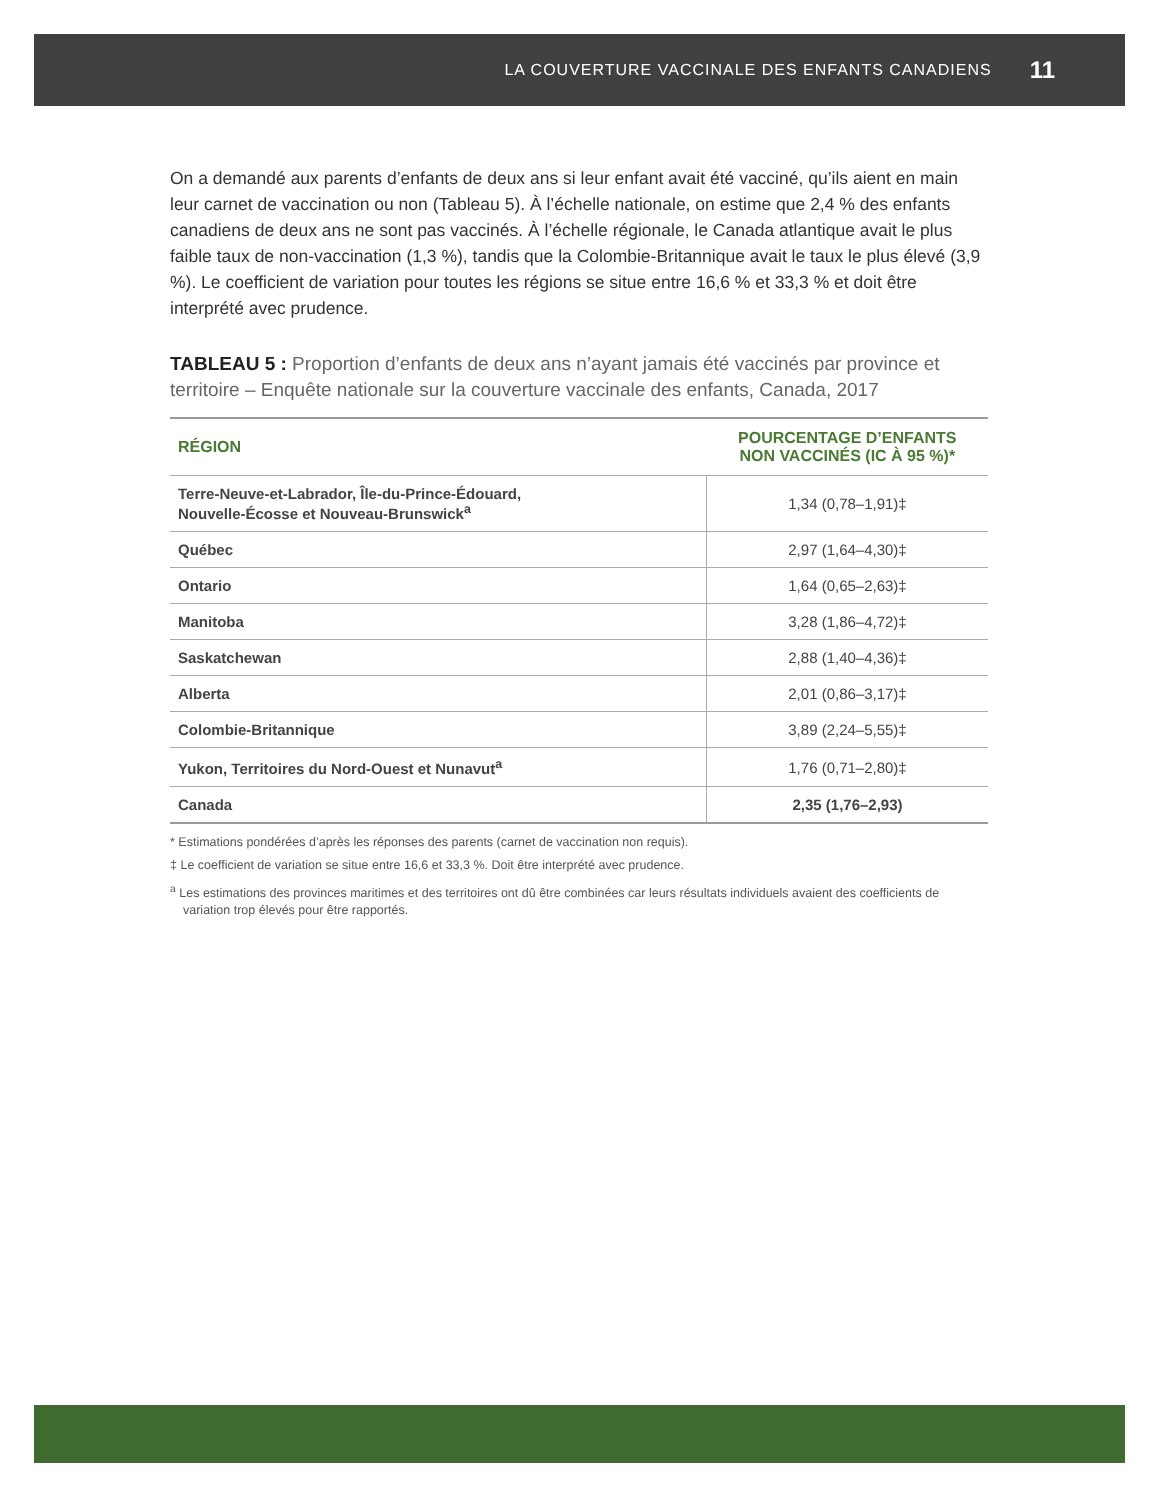LA COUVERTURE VACCINALE DES ENFANTS CANADIENS 11
On a demandé aux parents d’enfants de deux ans si leur enfant avait été vacciné, qu’ils aient en main leur carnet de vaccination ou non (Tableau 5). À l’échelle nationale, on estime que 2,4 % des enfants canadiens de deux ans ne sont pas vaccinés. À l’échelle régionale, le Canada atlantique avait le plus faible taux de non-vaccination (1,3 %), tandis que la Colombie-Britannique avait le taux le plus élevé (3,9 %). Le coefficient de variation pour toutes les régions se situe entre 16,6 % et 33,3 % et doit être interprété avec prudence.
TABLEAU 5 : Proportion d’enfants de deux ans n’ayant jamais été vaccinés par province et territoire – Enquête nationale sur la couverture vaccinale des enfants, Canada, 2017
| RÉGION | POURCENTAGE D’ENFANTS NON VACCINÉS (IC À 95 %)* |
| --- | --- |
| Terre-Neuve-et-Labrador, Île-du-Prince-Édouard, Nouvelle-Écosse et Nouveau-Brunswick<sup>a</sup> | 1,34 (0,78–1,91)‡ |
| Québec | 2,97 (1,64–4,30)‡ |
| Ontario | 1,64 (0,65–2,63)‡ |
| Manitoba | 3,28 (1,86–4,72)‡ |
| Saskatchewan | 2,88 (1,40–4,36)‡ |
| Alberta | 2,01 (0,86–3,17)‡ |
| Colombie-Britannique | 3,89 (2,24–5,55)‡ |
| Yukon, Territoires du Nord-Ouest et Nunavut<sup>a</sup> | 1,76 (0,71–2,80)‡ |
| Canada | 2,35 (1,76–2,93) |
* Estimations pondérées d’après les réponses des parents (carnet de vaccination non requis).
‡ Le coefficient de variation se situe entre 16,6 et 33,3 %. Doit être interprété avec prudence.
<sup>a</sup> Les estimations des provinces maritimes et des territoires ont dû être combinées car leurs résultats individuels avaient des coefficients de variation trop élevés pour être rapportés.